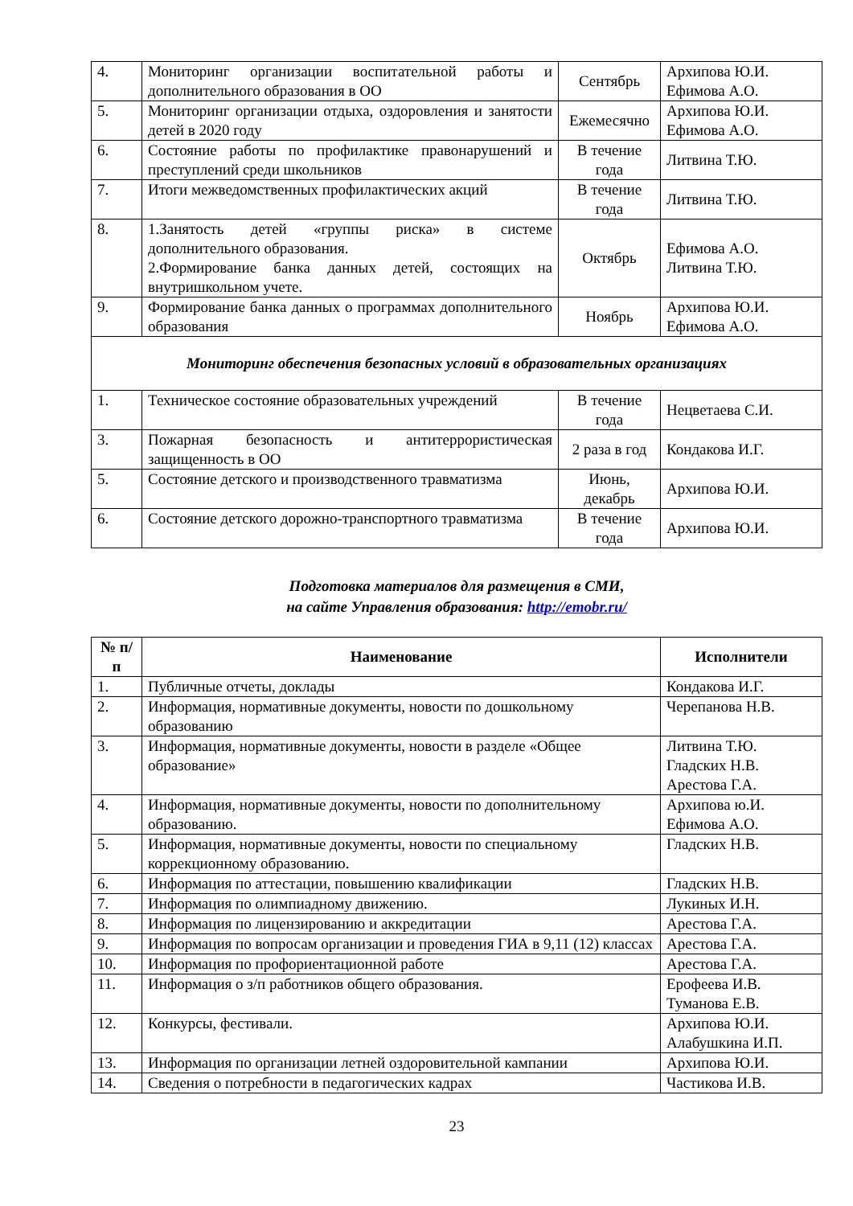| 4. | Мониторинг организации воспитательной работы и дополнительного образования в ОО | Сентябрь | Архипова Ю.И. Ефимова А.О. |
| 5. | Мониторинг организации отдыха, оздоровления и занятости детей в 2020 году | Ежемесячно | Архипова Ю.И. Ефимова А.О. |
| 6. | Состояние работы по профилактике правонарушений и преступлений среди школьников | В течение года | Литвина Т.Ю. |
| 7. | Итоги межведомственных профилактических акций | В течение года | Литвина Т.Ю. |
| 8. | 1.Занятость детей «группы риска» в системе дополнительного образования. 2.Формирование банка данных детей, состоящих на внутришкольном учете. | Октябрь | Ефимова А.О. Литвина Т.Ю. |
| 9. | Формирование банка данных о программах дополнительного образования | Ноябрь | Архипова Ю.И. Ефимова А.О. |
| Мониторинг обеспечения безопасных условий в образовательных организациях | | | |
| 1. | Техническое состояние образовательных учреждений | В течение года | Нецветаева С.И. |
| 3. | Пожарная безопасность и антитеррористическая защищенность в ОО | 2 раза в год | Кондакова И.Г. |
| 5. | Состояние детского и производственного травматизма | Июнь, декабрь | Архипова Ю.И. |
| 6. | Состояние детского дорожно-транспортного травматизма | В течение года | Архипова Ю.И. |
Подготовка материалов для размещения в СМИ,
на сайте Управления образования: http://emobr.ru/
| № п/п | Наименование | Исполнители |
| --- | --- | --- |
| 1. | Публичные отчеты, доклады | Кондакова И.Г. |
| 2. | Информация, нормативные документы, новости по дошкольному образованию | Черепанова Н.В. |
| 3. | Информация, нормативные документы, новости в разделе «Общее образование» | Литвина Т.Ю. Гладских Н.В. Арестова Г.А. |
| 4. | Информация, нормативные документы, новости по дополнительному образованию. | Архипова ю.И. Ефимова А.О. |
| 5. | Информация, нормативные документы, новости по специальному коррекционному образованию. | Гладских Н.В. |
| 6. | Информация по аттестации, повышению квалификации | Гладских Н.В. |
| 7. | Информация по олимпиадному движению. | Лукиных И.Н. |
| 8. | Информация по лицензированию и аккредитации | Арестова Г.А. |
| 9. | Информация по вопросам организации и проведения ГИА в 9,11 (12) классах | Арестова Г.А. |
| 10. | Информация по профориентационной работе | Арестова Г.А. |
| 11. | Информация о з/п работников общего образования. | Ерофеева И.В. Туманова Е.В. |
| 12. | Конкурсы, фестивали. | Архипова Ю.И. Алабушкина И.П. |
| 13. | Информация по организации летней оздоровительной кампании | Архипова Ю.И. |
| 14. | Сведения о потребности в педагогических кадрах | Частикова И.В. |
23